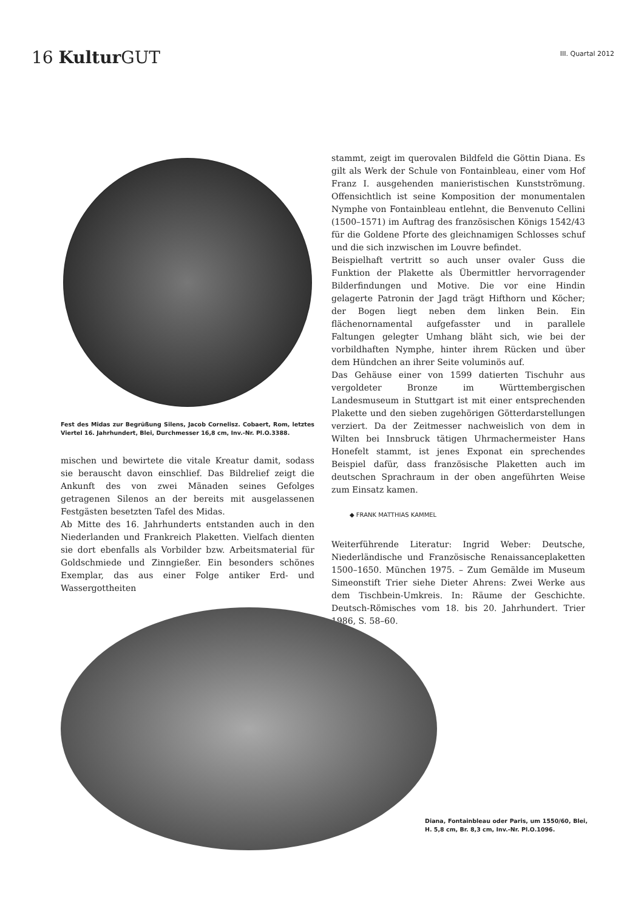16 Kultur GUT
III. Quartal 2012
Fest des Midas zur Begrüßung Silens, Jacob Cornelisz. Cobaert, Rom, letztes Viertel 16. Jahrhundert, Blei, Durchmesser 16,8 cm, Inv.-Nr. Pl.O.3388.
mischen und bewirtete die vitale Kreatur damit, sodass sie berauscht davon einschlief. Das Bildrelief zeigt die Ankunft des von zwei Mänaden seines Gefolges getragenen Silenos an der bereits mit ausgelassenen Festgästen besetzten Tafel des Midas.
Ab Mitte des 16. Jahrhunderts entstanden auch in den Niederlanden und Frankreich Plaketten. Vielfach dienten sie dort ebenfalls als Vorbilder bzw. Arbeitsmaterial für Goldschmiede und Zinngießer. Ein besonders schönes Exemplar, das aus einer Folge antiker Erd- und Wassergottheiten
stammt, zeigt im querovalen Bildfeld die Göttin Diana. Es gilt als Werk der Schule von Fontainbleau, einer vom Hof Franz I. ausgehenden manieristischen Kunstströmung. Offensichtlich ist seine Komposition der monumentalen Nymphe von Fontainbleau entlehnt, die Benvenuto Cellini (1500–1571) im Auftrag des französischen Königs 1542/43 für die Goldene Pforte des gleichnamigen Schlosses schuf und die sich inzwischen im Louvre befindet.
Beispielhaft vertritt so auch unser ovaler Guss die Funktion der Plakette als Übermittler hervorragender Bilderfindungen und Motive. Die vor eine Hindin gelagerte Patronin der Jagd trägt Hifthorn und Köcher; der Bogen liegt neben dem linken Bein. Ein flächenornamental aufgefasster und in parallele Faltungen gelegter Umhang bläht sich, wie bei der vorbildhaften Nymphe, hinter ihrem Rücken und über dem Hündchen an ihrer Seite voluminös auf.
Das Gehäuse einer von 1599 datierten Tischuhr aus vergoldeter Bronze im Württembergischen Landesmuseum in Stuttgart ist mit einer entsprechenden Plakette und den sieben zugehörigen Götterdarstellungen verziert. Da der Zeitmesser nachweislich von dem in Wilten bei Innsbruck tätigen Uhrmachermeister Hans Honefelt stammt, ist jenes Exponat ein sprechendes Beispiel dafür, dass französische Plaketten auch im deutschen Sprachraum in der oben angeführten Weise zum Einsatz kamen.
◆ FRANK MATTHIAS KAMMEL
Weiterführende Literatur: Ingrid Weber: Deutsche, Niederländische und Französische Renaissanceplaketten 1500–1650. München 1975. – Zum Gemälde im Museum Simeonstift Trier siehe Dieter Ahrens: Zwei Werke aus dem Tischbein-Umkreis. In: Räume der Geschichte. Deutsch-Römisches vom 18. bis 20. Jahrhundert. Trier 1986, S. 58–60.
Diana, Fontainbleau oder Paris, um 1550/60, Blei, H. 5,8 cm, Br. 8,3 cm, Inv.-Nr. Pl.O.1096.